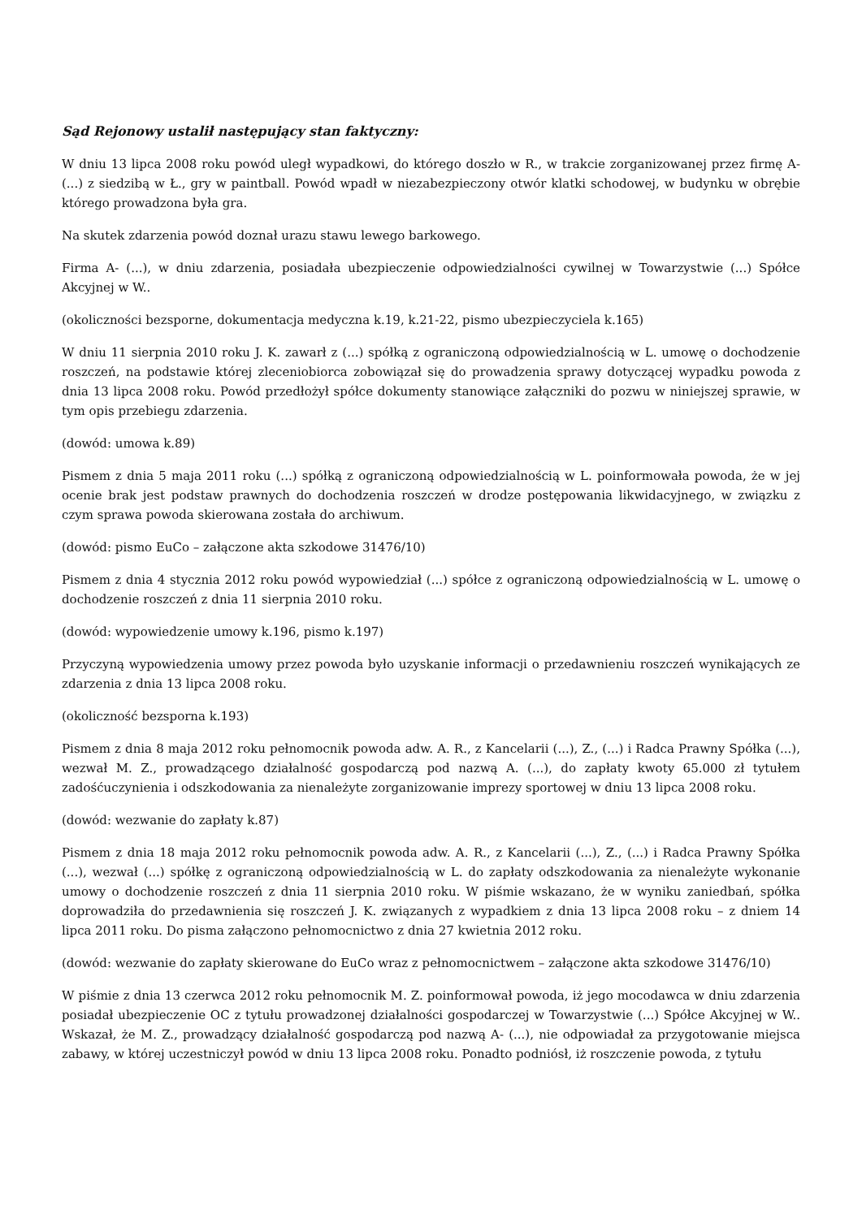Sąd Rejonowy ustalił następujący stan faktyczny:
W dniu 13 lipca 2008 roku powód uległ wypadkowi, do którego doszło w R., w trakcie zorganizowanej przez firmę A- (...) z siedzibą w Ł., gry w paintball. Powód wpadł w niezabezpieczony otwór klatki schodowej, w budynku w obrębie którego prowadzona była gra.
Na skutek zdarzenia powód doznał urazu stawu lewego barkowego.
Firma A- (...), w dniu zdarzenia, posiadała ubezpieczenie odpowiedzialności cywilnej w Towarzystwie (...) Spółce Akcyjnej w W..
(okoliczności bezsporne, dokumentacja medyczna k.19, k.21-22, pismo ubezpieczyciela k.165)
W dniu 11 sierpnia 2010 roku J. K. zawarł z (...) spółką z ograniczoną odpowiedzialnością w L. umowę o dochodzenie roszczeń, na podstawie której zleceniobiorca zobowiązał się do prowadzenia sprawy dotyczącej wypadku powoda z dnia 13 lipca 2008 roku. Powód przedłożył spółce dokumenty stanowiące załączniki do pozwu w niniejszej sprawie, w tym opis przebiegu zdarzenia.
(dowód: umowa k.89)
Pismem z dnia 5 maja 2011 roku (...) spółką z ograniczoną odpowiedzialnością w L. poinformowała powoda, że w jej ocenie brak jest podstaw prawnych do dochodzenia roszczeń w drodze postępowania likwidacyjnego, w związku z czym sprawa powoda skierowana została do archiwum.
(dowód: pismo EuCo – załączone akta szkodowe 31476/10)
Pismem z dnia 4 stycznia 2012 roku powód wypowiedział (...) spółce z ograniczoną odpowiedzialnością w L. umowę o dochodzenie roszczeń z dnia 11 sierpnia 2010 roku.
(dowód: wypowiedzenie umowy k.196, pismo k.197)
Przyczyną wypowiedzenia umowy przez powoda było uzyskanie informacji o przedawnieniu roszczeń wynikających ze zdarzenia z dnia 13 lipca 2008 roku.
(okoliczność bezsporna k.193)
Pismem z dnia 8 maja 2012 roku pełnomocnik powoda adw. A. R., z Kancelarii (...), Z., (...) i Radca Prawny Spółka (...), wezwał M. Z., prowadzącego działalność gospodarczą pod nazwą A. (...), do zapłaty kwoty 65.000 zł tytułem zadośćuczynienia i odszkodowania za nienależyte zorganizowanie imprezy sportowej w dniu 13 lipca 2008 roku.
(dowód: wezwanie do zapłaty k.87)
Pismem z dnia 18 maja 2012 roku pełnomocnik powoda adw. A. R., z Kancelarii (...), Z., (...) i Radca Prawny Spółka (...), wezwał (...) spółkę z ograniczoną odpowiedzialnością w L. do zapłaty odszkodowania za nienależyte wykonanie umowy o dochodzenie roszczeń z dnia 11 sierpnia 2010 roku. W piśmie wskazano, że w wyniku zaniedbań, spółka doprowadziła do przedawnienia się roszczeń J. K. związanych z wypadkiem z dnia 13 lipca 2008 roku – z dniem 14 lipca 2011 roku. Do pisma załączono pełnomocnictwo z dnia 27 kwietnia 2012 roku.
(dowód: wezwanie do zapłaty skierowane do EuCo wraz z pełnomocnictwem – załączone akta szkodowe 31476/10)
W piśmie z dnia 13 czerwca 2012 roku pełnomocnik M. Z. poinformował powoda, iż jego mocodawca w dniu zdarzenia posiadał ubezpieczenie OC z tytułu prowadzonej działalności gospodarczej w Towarzystwie (...) Spółce Akcyjnej w W.. Wskazał, że M. Z., prowadzący działalność gospodarczą pod nazwą A- (...), nie odpowiadał za przygotowanie miejsca zabawy, w której uczestniczył powód w dniu 13 lipca 2008 roku. Ponadto podniósł, iż roszczenie powoda, z tytułu